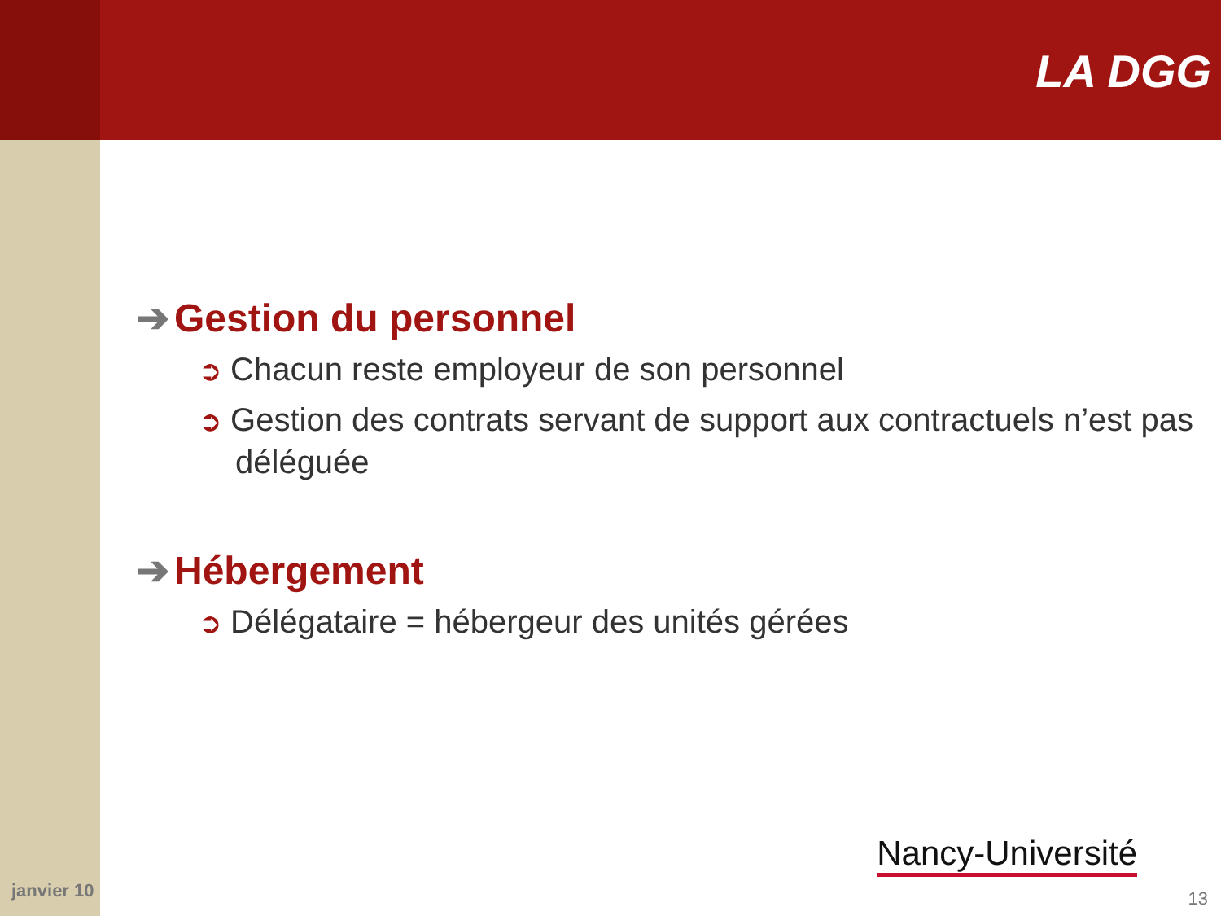LA DGG
➔ Gestion du personnel
➲ Chacun reste employeur de son personnel
➲ Gestion des contrats servant de support aux contractuels n’est pas déléguée
➔ Hébergement
➲ Délégataire = hébergeur des unités gérées
Nancy-Université
janvier 10 13